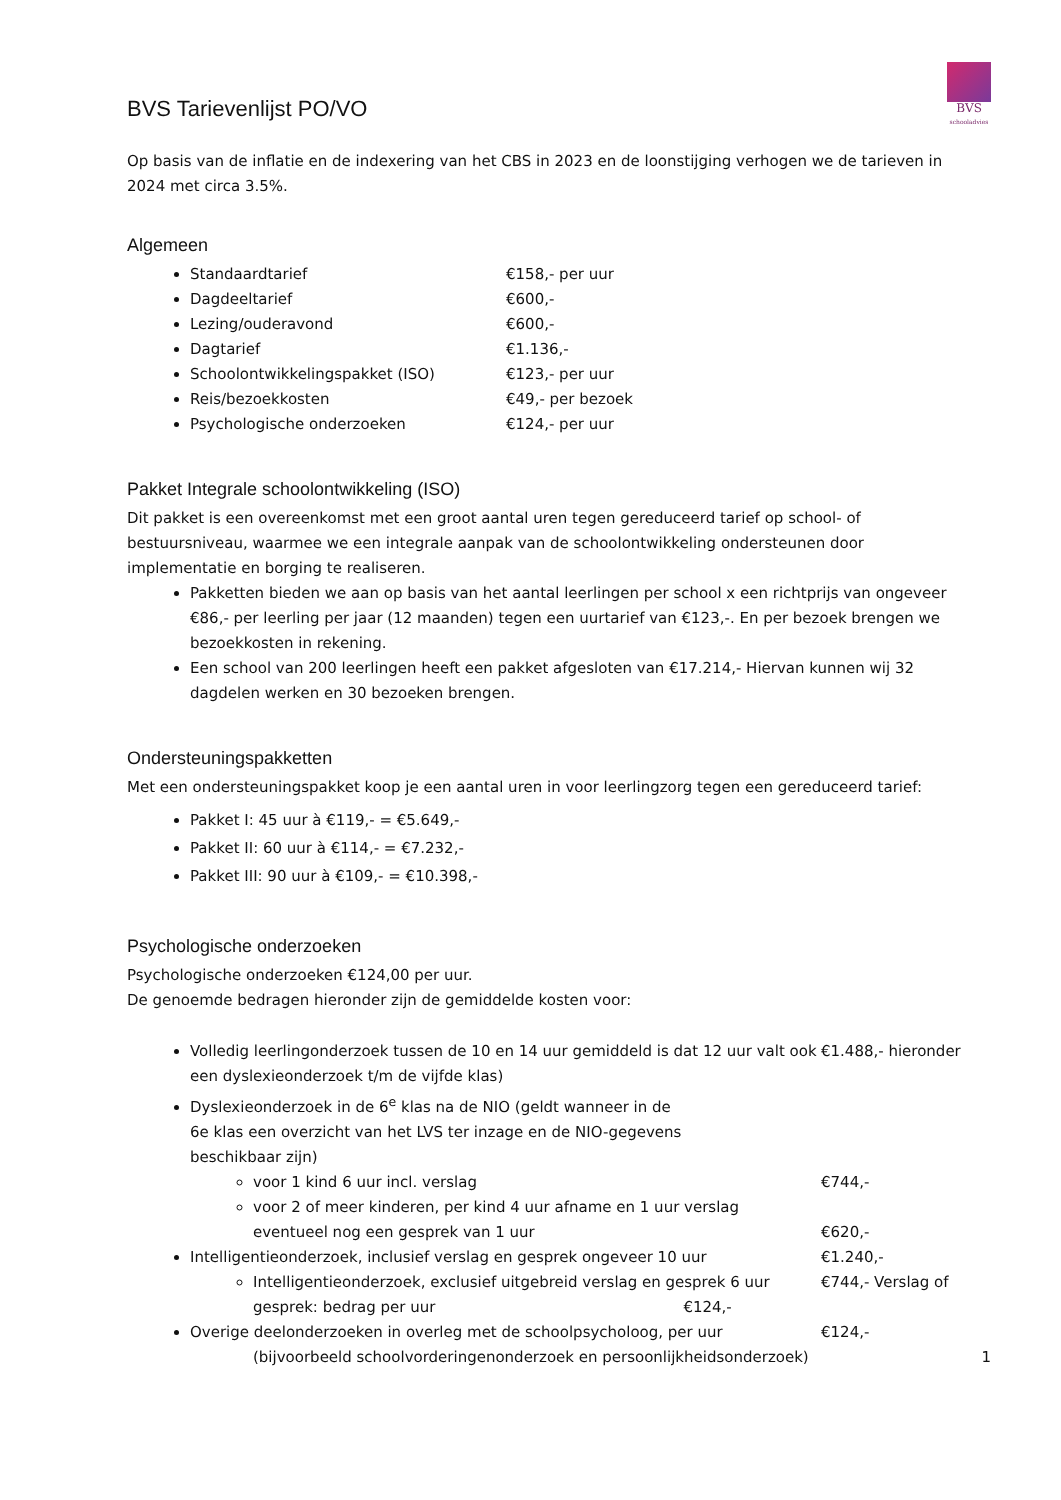BVS
schooladvies
BVS Tarievenlijst PO/VO
Op basis van de inflatie en de indexering van het CBS in 2023 en de loonstijging verhogen we de tarieven in 2024 met circa 3.5%.
Algemeen
Standaardtarief €158,- per uur
Dagdeeltarief €600,-
Lezing/ouderavond €600,-
Dagtarief €1.136,-
Schoolontwikkelingspakket (ISO) €123,- per uur
Reis/bezoekkosten €49,- per bezoek
Psychologische onderzoeken €124,- per uur
Pakket Integrale schoolontwikkeling (ISO)
Dit pakket is een overeenkomst met een groot aantal uren tegen gereduceerd tarief op school- of bestuursniveau, waarmee we een integrale aanpak van de schoolontwikkeling ondersteunen door implementatie en borging te realiseren.
Pakketten bieden we aan op basis van het aantal leerlingen per school x een richtprijs van ongeveer €86,- per leerling per jaar (12 maanden) tegen een uurtarief van €123,-. En per bezoek brengen we bezoekkosten in rekening.
Een school van 200 leerlingen heeft een pakket afgesloten van €17.214,- Hiervan kunnen wij 32 dagdelen werken en 30 bezoeken brengen.
Ondersteuningspakketten
Met een ondersteuningspakket koop je een aantal uren in voor leerlingzorg tegen een gereduceerd tarief:
Pakket I: 45 uur à €119,- = €5.649,-
Pakket II: 60 uur à €114,- = €7.232,-
Pakket III: 90 uur à €109,- = €10.398,-
Psychologische onderzoeken
Psychologische onderzoeken €124,00 per uur.
De genoemde bedragen hieronder zijn de gemiddelde kosten voor:
Volledig leerlingonderzoek tussen de 10 en 14 uur gemiddeld is dat 12 uur valt ook een dyslexieonderzoek t/m de vijfde klas) €1.488,- hieronder
Dyslexieonderzoek in de 6<sup>e</sup> klas na de NIO (geldt wanneer in de
6e klas een overzicht van het LVS ter inzage en de NIO-gegevens
beschikbaar zijn)
voor 1 kind 6 uur incl. verslag €744,-
voor 2 of meer kinderen, per kind 4 uur afname en 1 uur verslag
eventueel nog een gesprek van 1 uur
€620,-
Intelligentieonderzoek, inclusief verslag en gesprek ongeveer 10 uur €1.240,-
Intelligentieonderzoek, exclusief uitgebreid verslag en gesprek 6 uur €744,- Verslag of
gesprek: bedrag per uur €124,-
Overige deelonderzoeken in overleg met de schoolpsycholoog, per uur €124,-
(bijvoorbeeld schoolvorderingenonderzoek en persoonlijkheidsonderzoek)
1